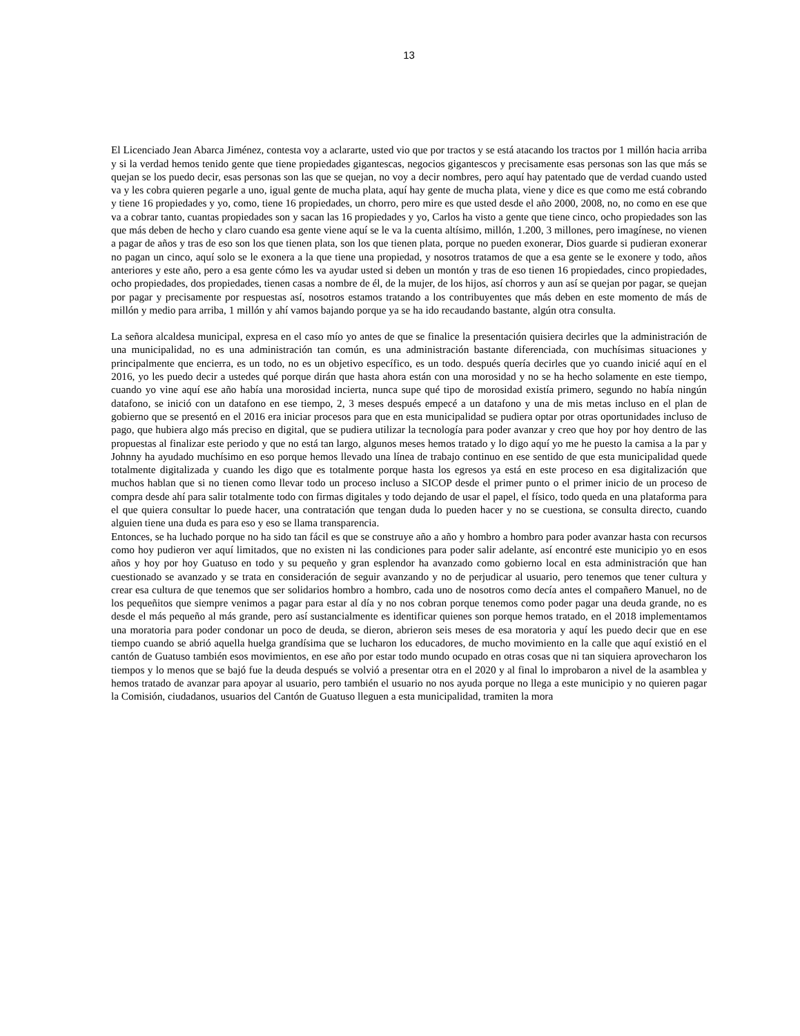13
El Licenciado Jean Abarca Jiménez, contesta voy a aclararte, usted vio que por tractos y se está atacando los tractos por 1 millón hacia arriba y si la verdad hemos tenido gente que tiene propiedades gigantescas, negocios gigantescos y precisamente esas personas son las que más se quejan se los puedo decir, esas personas son las que se quejan, no voy a decir nombres, pero aquí hay patentado que de verdad cuando usted va y les cobra quieren pegarle a uno, igual gente de mucha plata, aquí hay gente de mucha plata, viene y dice es que como me está cobrando y tiene 16 propiedades y yo, como, tiene 16 propiedades, un chorro, pero mire es que usted desde el año 2000, 2008, no, no como en ese que va a cobrar tanto, cuantas propiedades son y sacan las 16 propiedades y yo, Carlos ha visto a gente que tiene cinco, ocho propiedades son las que más deben de hecho y claro cuando esa gente viene aquí se le va la cuenta altísimo, millón, 1.200, 3 millones, pero imagínese, no vienen a pagar de años y tras de eso son los que tienen plata, son los que tienen plata, porque no pueden exonerar, Dios guarde si pudieran exonerar no pagan un cinco, aquí solo se le exonera a la que tiene una propiedad, y nosotros tratamos de que a esa gente se le exonere y todo, años anteriores y este año, pero a esa gente cómo les va ayudar usted si deben un montón y tras de eso tienen 16 propiedades, cinco propiedades, ocho propiedades, dos propiedades, tienen casas a nombre de él, de la mujer, de los hijos, así chorros y aun así se quejan por pagar, se quejan por pagar y precisamente por respuestas así, nosotros estamos tratando a los contribuyentes que más deben en este momento de más de millón y medio para arriba, 1 millón y ahí vamos bajando porque ya se ha ido recaudando bastante, algún otra consulta.
La señora alcaldesa municipal, expresa en el caso mío yo antes de que se finalice la presentación quisiera decirles que la administración de una municipalidad, no es una administración tan común, es una administración bastante diferenciada, con muchísimas situaciones y principalmente que encierra, es un todo, no es un objetivo específico, es un todo. después quería decirles que yo cuando inicié aquí en el 2016, yo les puedo decir a ustedes qué porque dirán que hasta ahora están con una morosidad y no se ha hecho solamente en este tiempo, cuando yo vine aquí ese año había una morosidad incierta, nunca supe qué tipo de morosidad existía primero, segundo no había ningún datafono, se inició con un datafono en ese tiempo, 2, 3 meses después empecé a un datafono y una de mis metas incluso en el plan de gobierno que se presentó en el 2016 era iniciar procesos para que en esta municipalidad se pudiera optar por otras oportunidades incluso de pago, que hubiera algo más preciso en digital, que se pudiera utilizar la tecnología para poder avanzar y creo que hoy por hoy dentro de las propuestas al finalizar este periodo y que no está tan largo, algunos meses hemos tratado y lo digo aquí yo me he puesto la camisa a la par y Johnny ha ayudado muchísimo en eso porque hemos llevado una línea de trabajo continuo en ese sentido de que esta municipalidad quede totalmente digitalizada y cuando les digo que es totalmente porque hasta los egresos ya está en este proceso en esa digitalización que muchos hablan que si no tienen como llevar todo un proceso incluso a SICOP desde el primer punto o el primer inicio de un proceso de compra desde ahí para salir totalmente todo con firmas digitales y todo dejando de usar el papel, el físico, todo queda en una plataforma para el que quiera consultar lo puede hacer, una contratación que tengan duda lo pueden hacer y no se cuestiona, se consulta directo, cuando alguien tiene una duda es para eso y eso se llama transparencia.
Entonces, se ha luchado porque no ha sido tan fácil es que se construye año a año y hombro a hombro para poder avanzar hasta con recursos como hoy pudieron ver aquí limitados, que no existen ni las condiciones para poder salir adelante, así encontré este municipio yo en esos años y hoy por hoy Guatuso en todo y su pequeño y gran esplendor ha avanzado como gobierno local en esta administración que han cuestionado se avanzado y se trata en consideración de seguir avanzando y no de perjudicar al usuario, pero tenemos que tener cultura y crear esa cultura de que tenemos que ser solidarios hombro a hombro, cada uno de nosotros como decía antes el compañero Manuel, no de los pequeñitos que siempre venimos a pagar para estar al día y no nos cobran porque tenemos como poder pagar una deuda grande, no es desde el más pequeño al más grande, pero así sustancialmente es identificar quienes son porque hemos tratado, en el 2018 implementamos una moratoria para poder condonar un poco de deuda, se dieron, abrieron seis meses de esa moratoria y aquí les puedo decir que en ese tiempo cuando se abrió aquella huelga grandísima que se lucharon los educadores, de mucho movimiento en la calle que aquí existió en el cantón de Guatuso también esos movimientos, en ese año por estar todo mundo ocupado en otras cosas que ni tan siquiera aprovecharon los tiempos y lo menos que se bajó fue la deuda después se volvió a presentar otra en el 2020 y al final lo improbaron a nivel de la asamblea y hemos tratado de avanzar para apoyar al usuario, pero también el usuario no nos ayuda porque no llega a este municipio y no quieren pagar la Comisión, ciudadanos, usuarios del Cantón de Guatuso lleguen a esta municipalidad, tramiten la mora